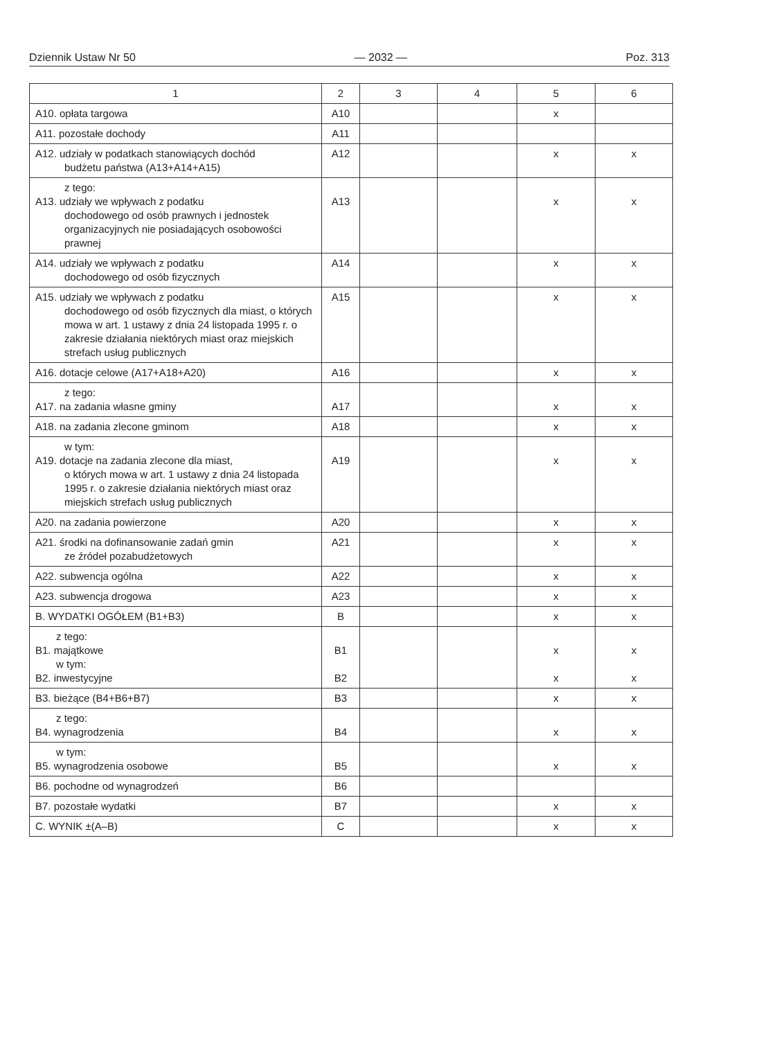Dziennik Ustaw Nr 50 — 2032 — Poz. 313
| 1 | 2 | 3 | 4 | 5 | 6 |
| --- | --- | --- | --- | --- | --- |
| A10. opłata targowa | A10 | | | x | |
| A11. pozostałe dochody | A11 | | | | |
| A12. udziały w podatkach stanowiących dochód budżetu państwa (A13+A14+A15) | A12 | | | x | x |
| z tego: A13. udziały we wpływach z podatku dochodowego od osób prawnych i jednostek organizacyjnych nie posiadających osobowości prawnej | A13 | | | x | x |
| A14. udziały we wpływach z podatku dochodowego od osób fizycznych | A14 | | | x | x |
| A15. udziały we wpływach z podatku dochodowego od osób fizycznych dla miast, o których mowa w art. 1 ustawy z dnia 24 listopada 1995 r. o zakresie działania niektórych miast oraz miejskich strefach usług publicznych | A15 | | | x | x |
| A16. dotacje celowe (A17+A18+A20) | A16 | | | x | x |
| z tego: A17. na zadania własne gminy | A17 | | | x | x |
| A18. na zadania zlecone gminom | A18 | | | x | x |
| w tym: A19. dotacje na zadania zlecone dla miast, o których mowa w art. 1 ustawy z dnia 24 listopada 1995 r. o zakresie działania niektórych miast oraz miejskich strefach usług publicznych | A19 | | | x | x |
| A20. na zadania powierzone | A20 | | | x | x |
| A21. środki na dofinansowanie zadań gmin ze źródeł pozabudżetowych | A21 | | | x | x |
| A22. subwencja ogólna | A22 | | | x | x |
| A23. subwencja drogowa | A23 | | | x | x |
| B. WYDATKI OGÓŁEM (B1+B3) | B | | | x | x |
| z tego: B1. majątkowe w tym: B2. inwestycyjne | B1 B2 | | | x x | x x |
| B3. bieżące (B4+B6+B7) | B3 | | | x | x |
| z tego: B4. wynagrodzenia | B4 | | | x | x |
| w tym: B5. wynagrodzenia osobowe | B5 | | | x | x |
| B6. pochodne od wynagrodzeń | B6 | | | | |
| B7. pozostałe wydatki | B7 | | | x | x |
| C. WYNIK ±(A–B) | C | | | x | x |